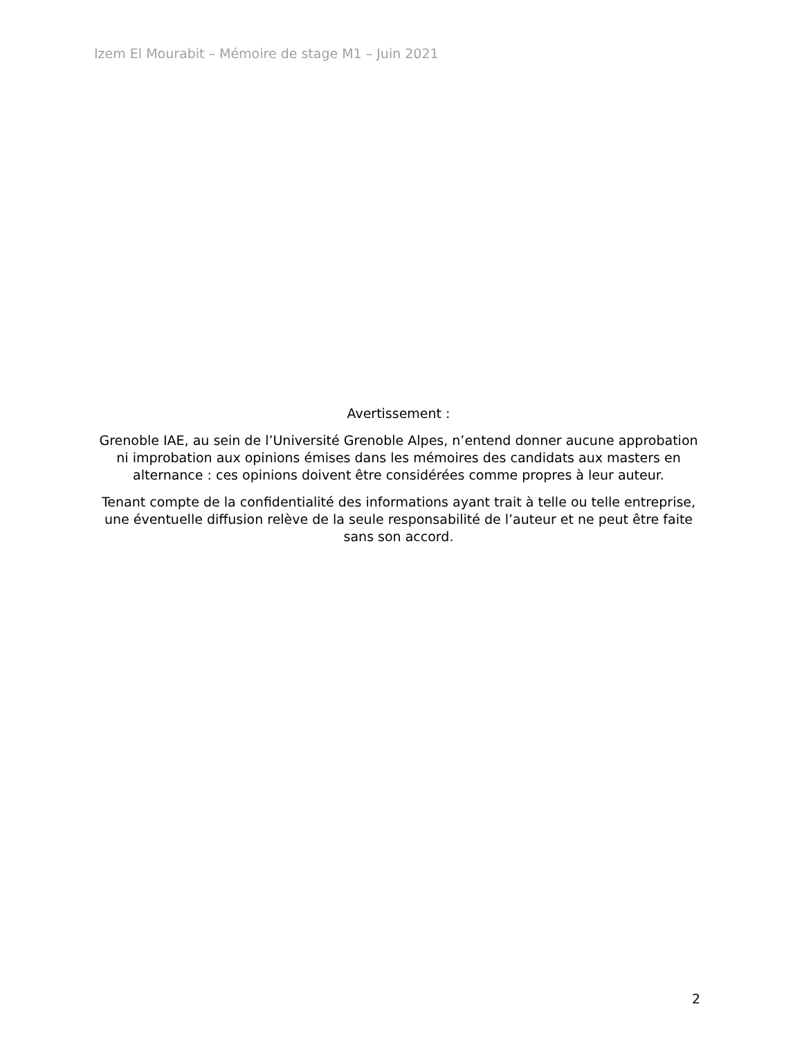Izem El Mourabit – Mémoire de stage M1 – Juin 2021
Avertissement :
Grenoble IAE, au sein de l’Université Grenoble Alpes, n’entend donner aucune approbation ni improbation aux opinions émises dans les mémoires des candidats aux masters en alternance : ces opinions doivent être considérées comme propres à leur auteur.
Tenant compte de la confidentialité des informations ayant trait à telle ou telle entreprise, une éventuelle diffusion relève de la seule responsabilité de l’auteur et ne peut être faite sans son accord.
2